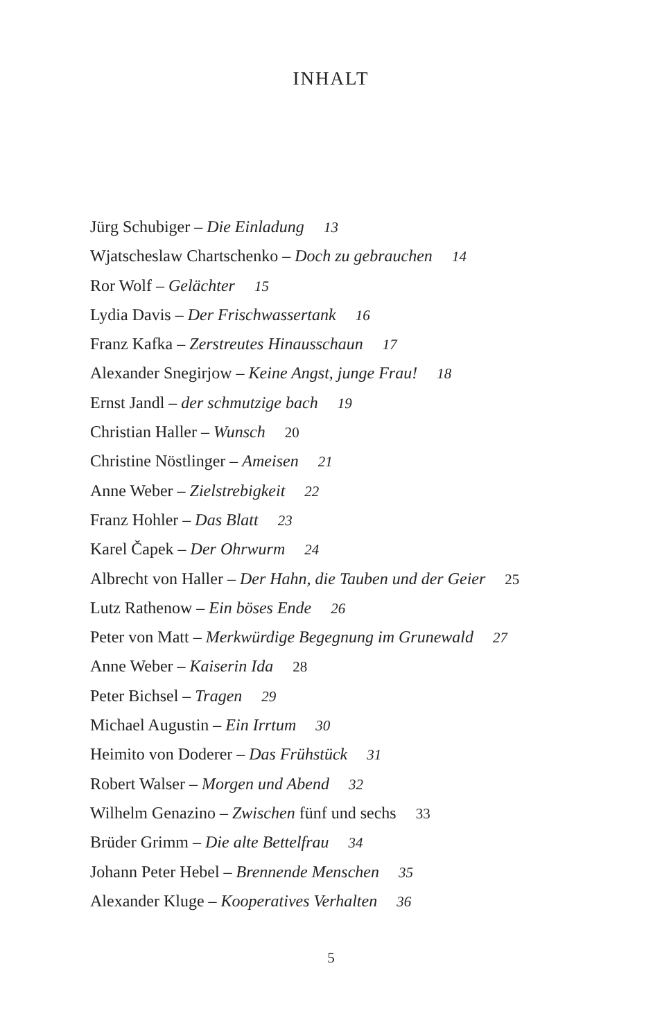INHALT
Jürg Schubiger – Die Einladung 13
Wjatscheslaw Chartschenko – Doch zu gebrauchen 14
Ror Wolf – Gelächter 15
Lydia Davis – Der Frischwassertank 16
Franz Kafka – Zerstreutes Hinausschaun 17
Alexander Snegirjow – Keine Angst, junge Frau! 18
Ernst Jandl – der schmutzige bach 19
Christian Haller – Wunsch 20
Christine Nöstlinger – Ameisen 21
Anne Weber – Zielstrebigkeit 22
Franz Hohler – Das Blatt 23
Karel Čapek – Der Ohrwurm 24
Albrecht von Haller – Der Hahn, die Tauben und der Geier 25
Lutz Rathenow – Ein böses Ende 26
Peter von Matt – Merkwürdige Begegnung im Grunewald 27
Anne Weber – Kaiserin Ida 28
Peter Bichsel – Tragen 29
Michael Augustin – Ein Irrtum 30
Heimito von Doderer – Das Frühstück 31
Robert Walser – Morgen und Abend 32
Wilhelm Genazino – Zwischen fünf und sechs 33
Brüder Grimm – Die alte Bettelfrau 34
Johann Peter Hebel – Brennende Menschen 35
Alexander Kluge – Kooperatives Verhalten 36
5